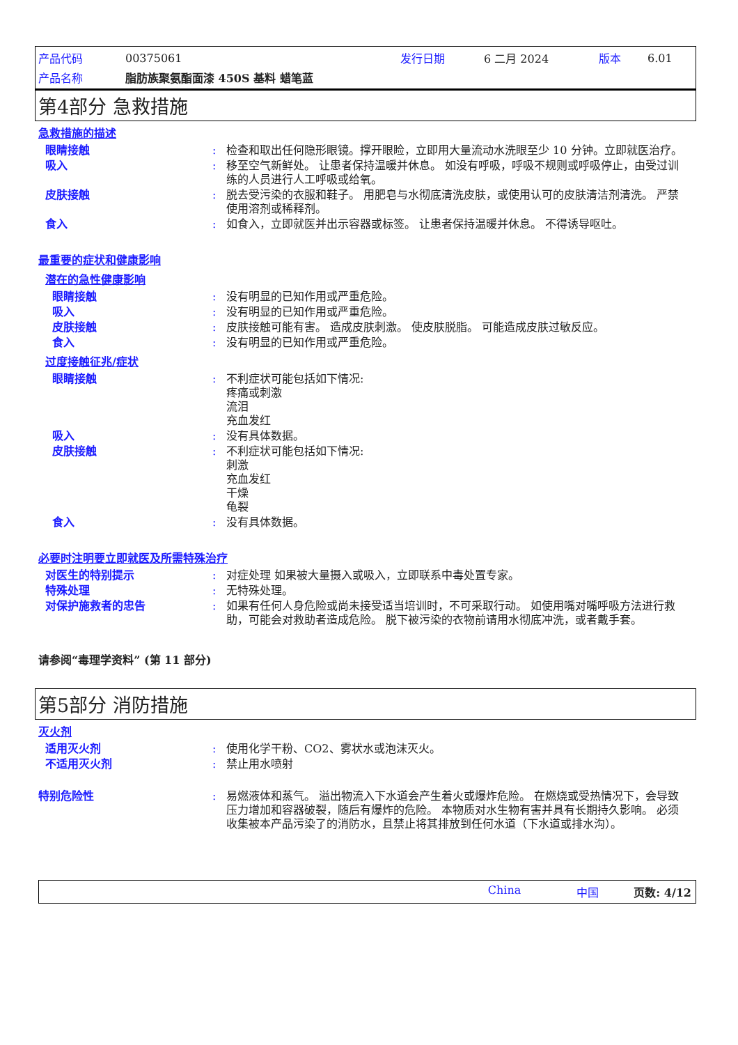| 产品代码 | 00375061 | 发行日期 | 6 二月 2024 | 版本 | 6.01 |
| 产品名称 | 脂肪族聚氨酯面漆 450S 基料 蜡笔蓝 | | | | |
第4部分 急救措施
急救措施的描述
眼睛接触 : 检查和取出任何隐形眼镜。撑开眼睑，立即用大量流动水洗眼至少 10 分钟。立即就医治疗。
吸入 : 移至空气新鲜处。 让患者保持温暖并休息。 如没有呼吸，呼吸不规则或呼吸停止，由受过训练的人员进行人工呼吸或给氧。
皮肤接触 : 脱去受污染的衣服和鞋子。 用肥皂与水彻底清洗皮肤，或使用认可的皮肤清洁剂清洗。 严禁使用溶剂或稀释剂。
食入 : 如食入，立即就医并出示容器或标签。 让患者保持温暖并休息。 不得诱导呕吐。
最重要的症状和健康影响
潜在的急性健康影响
眼睛接触 : 没有明显的已知作用或严重危险。
吸入 : 没有明显的已知作用或严重危险。
皮肤接触 : 皮肤接触可能有害。 造成皮肤刺激。 使皮肤脱脂。 可能造成皮肤过敏反应。
食入 : 没有明显的已知作用或严重危险。
过度接触征兆/症状
眼睛接触 : 不利症状可能包括如下情况:
疼痛或刺激
流泪
充血发红
吸入 : 没有具体数据。
皮肤接触 : 不利症状可能包括如下情况:
刺激
充血发红
干燥
龟裂
食入 : 没有具体数据。
必要时注明要立即就医及所需特殊治疗
对医生的特别提示 : 对症处理 如果被大量摄入或吸入，立即联系中毒处置专家。
特殊处理 : 无特殊处理。
对保护施救者的忠告 : 如果有任何人身危险或尚未接受适当培训时，不可采取行动。 如使用嘴对嘴呼吸方法进行救助，可能会对救助者造成危险。 脱下被污染的衣物前请用水彻底冲洗，或者戴手套。
请参阅“毒理学资料” (第 11 部分)
第5部分 消防措施
灭火剂
适用灭火剂 : 使用化学干粉、CO2、雾状水或泡沫灭火。
不适用灭火剂 : 禁止用水喷射
特别危险性 : 易燃液体和蒸气。 溢出物流入下水道会产生着火或爆炸危险。 在燃烧或受热情况下，会导致压力增加和容器破裂，随后有爆炸的危险。 本物质对水生物有害并具有长期持久影响。 必须收集被本产品污染了的消防水，且禁止将其排放到任何水道（下水道或排水沟）。
China 中国 页数: 4/12